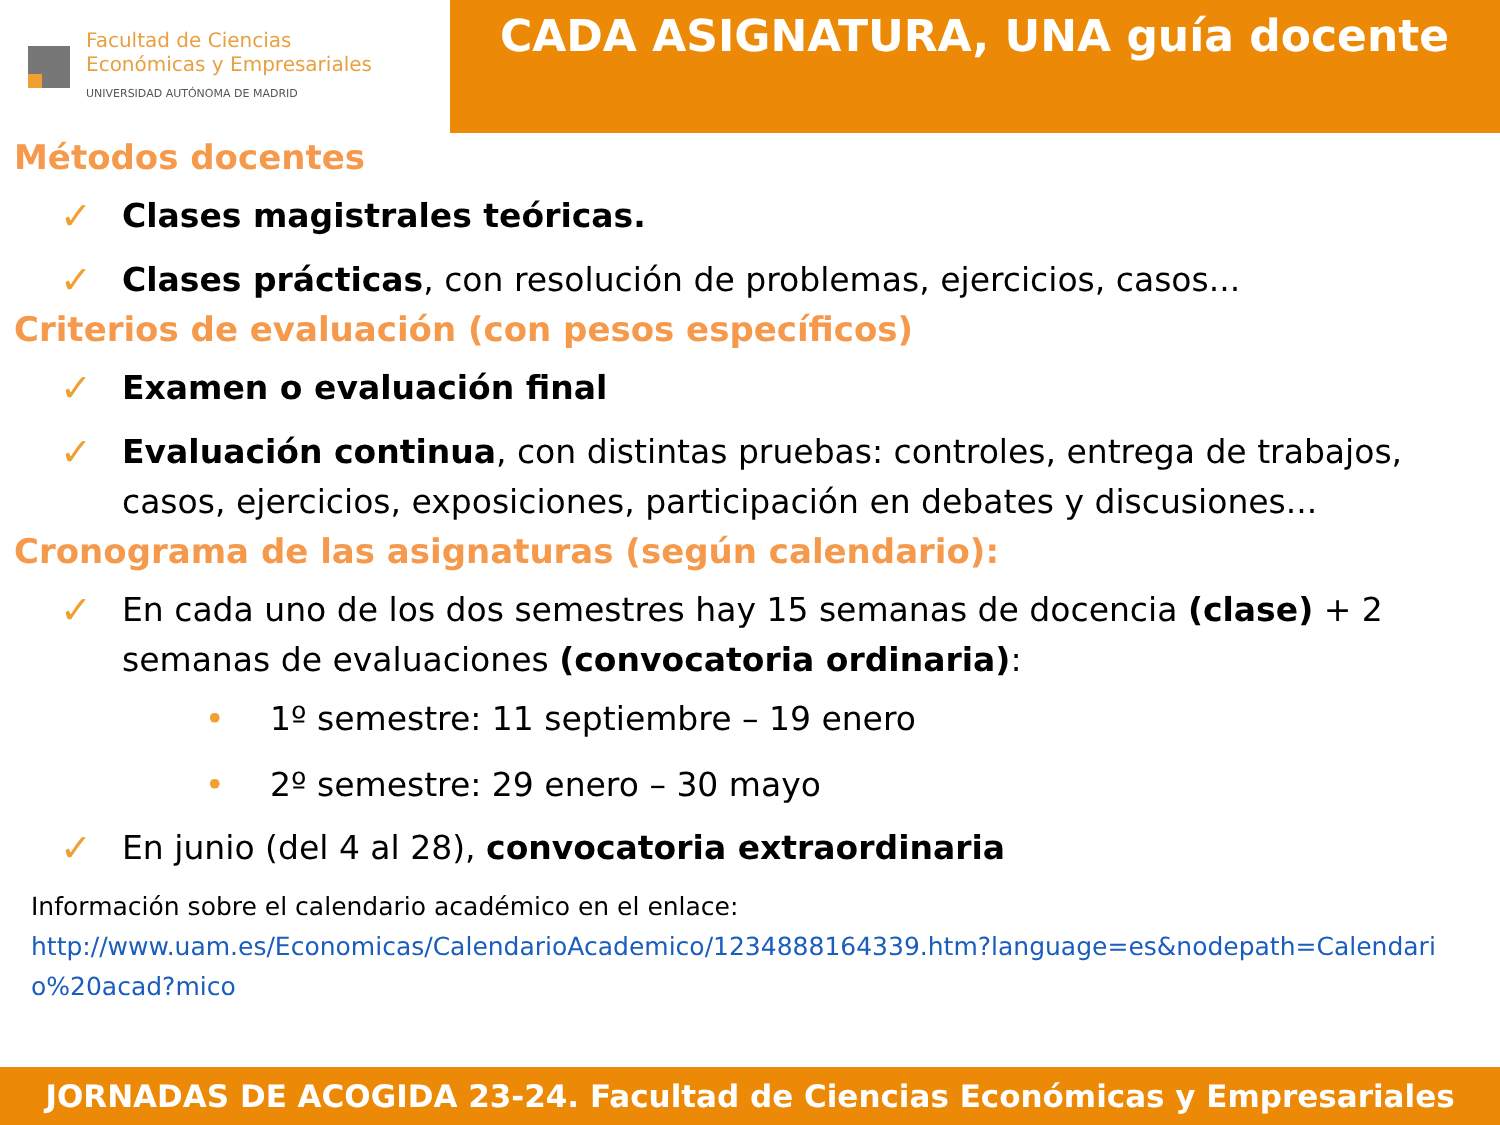Facultad de Ciencias
Económicas y Empresariales
UNIVERSIDAD AUTÓNOMA DE MADRID
CADA ASIGNATURA, UNA guía docente
Métodos docentes
✓
Clases magistrales teóricas.
✓
Clases prácticas, con resolución de problemas, ejercicios, casos...
Criterios de evaluación (con pesos específicos)
✓
Examen o evaluación final
✓
Evaluación continua, con distintas pruebas: controles, entrega de trabajos, casos, ejercicios, exposiciones, participación en debates y discusiones...
Cronograma de las asignaturas (según calendario):
✓
En cada uno de los dos semestres hay 15 semanas de docencia (clase) + 2 semanas de evaluaciones (convocatoria ordinaria):
• 1º semestre: 11 septiembre – 19 enero
• 2º semestre: 29 enero – 30 mayo
✓
En junio (del 4 al 28), convocatoria extraordinaria
Información sobre el calendario académico en el enlace:
http://www.uam.es/Economicas/CalendarioAcademico/1234888164339.htm?language=es&nodepath=Calendario%20acad?mico
JORNADAS DE ACOGIDA 23-24. Facultad de Ciencias Económicas y Empresariales